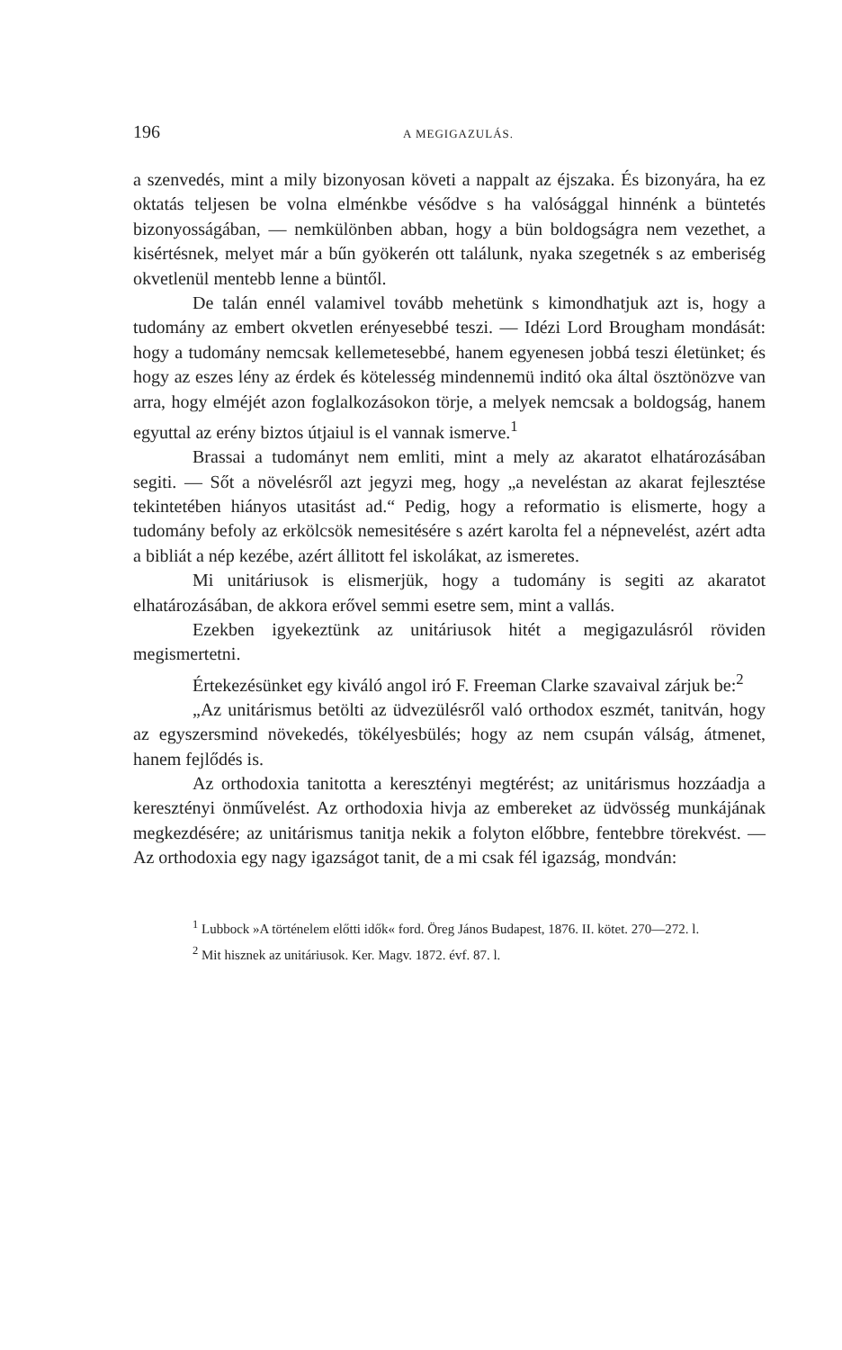196 A MEGIGAZULÁS.
a szenvedés, mint a mily bizonyosan követi a nappalt az éjszaka. És bizonyára, ha ez oktatás teljesen be volna elménkbe vésődve s ha valósággal hinnénk a büntetés bizonyosságában, — nemkülönben abban, hogy a bün boldogságra nem vezethet, a kisértésnek, melyet már a bűn gyökerén ott találunk, nyaka szegetnék s az emberiség okvetlenül mentebb lenne a büntől.
De talán ennél valamivel tovább mehetünk s kimondhatjuk azt is, hogy a tudomány az embert okvetlen erényesebbé teszi. — Idézi Lord Brougham mondását: hogy a tudomány nemcsak kellemetesebbé, hanem egyenesen jobbá teszi életünket; és hogy az eszes lény az érdek és kötelesség mindennemü inditó oka által ösztönözve van arra, hogy elméjét azon foglalkozásokon törje, a melyek nemcsak a boldogság, hanem egyuttal az erény biztos útjaiul is el vannak ismerve.<sup>1</sup>
Brassai a tudományt nem emliti, mint a mely az akaratot elhatározásában segiti. — Sőt a növelésről azt jegyzi meg, hogy „a neveléstan az akarat fejlesztése tekintetében hiányos utasitást ad.“ Pedig, hogy a reformatio is elismerte, hogy a tudomány befoly az erkölcsök nemesitésére s azért karolta fel a népnevelést, azért adta a bibliát a nép kezébe, azért állitott fel iskolákat, az ismeretes.
Mi unitáriusok is elismerjük, hogy a tudomány is segiti az akaratot elhatározásában, de akkora erővel semmi esetre sem, mint a vallás.
Ezekben igyekeztünk az unitáriusok hitét a megigazulásról röviden megismertetni.
Értekezésünket egy kiváló angol iró F. Freeman Clarke szavaival zárjuk be:<sup>2</sup>
„Az unitárismus betölti az üdvezülésről való orthodox eszmét, tanitván, hogy az egyszersmind növekedés, tökélyesbülés; hogy az nem csupán válság, átmenet, hanem fejlődés is.
Az orthodoxia tanitotta a keresztényi megtérést; az unitárismus hozzáadja a keresztényi önművelést. Az orthodoxia hivja az embereket az üdvösség munkájának megkezdésére; az unitárismus tanitja nekik a folyton előbbre, fentebbre törekvést. — Az orthodoxia egy nagy igazságot tanit, de a mi csak fél igazság, mondván:
<sup>1</sup> Lubbock »A történelem előtti idők« ford. Öreg János Budapest, 1876. II. kötet. 270—272. l.
<sup>2</sup> Mit hisznek az unitáriusok. Ker. Magv. 1872. évf. 87. l.